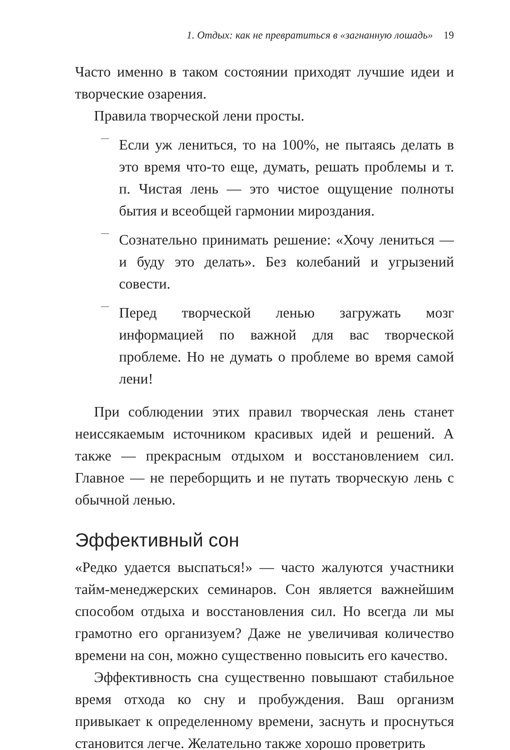1. Отдых: как не превратиться в «загнанную лошадь» 19
Часто именно в таком состоянии приходят лучшие идеи и творческие озарения.
Правила творческой лени просты.
—
Если уж лениться, то на 100%, не пытаясь делать в это время что-то еще, думать, решать проблемы и т. п. Чистая лень — это чистое ощущение полноты бытия и всеобщей гармонии мироздания.
—
Сознательно принимать решение: «Хочу лениться — и буду это делать». Без колебаний и угрызений совести.
—
Перед творческой ленью загружать мозг информацией по важной для вас творческой проблеме. Но не думать о проблеме во время самой лени!
При соблюдении этих правил творческая лень станет неиссякаемым источником красивых идей и решений. А также — прекрасным отдыхом и восстановлением сил. Главное — не переборщить и не путать творческую лень с обычной ленью.
Эффективный сон
«Редко удается выспаться!» — часто жалуются участники тайм-менеджерских семинаров. Сон является важнейшим способом отдыха и восстановления сил. Но всегда ли мы грамотно его организуем? Даже не увеличивая количество времени на сон, можно существенно повысить его качество.
Эффективность сна существенно повышают стабильное время отхода ко сну и пробуждения. Ваш организм привыкает к определенному времени, заснуть и проснуться становится легче. Желательно также хорошо проветрить